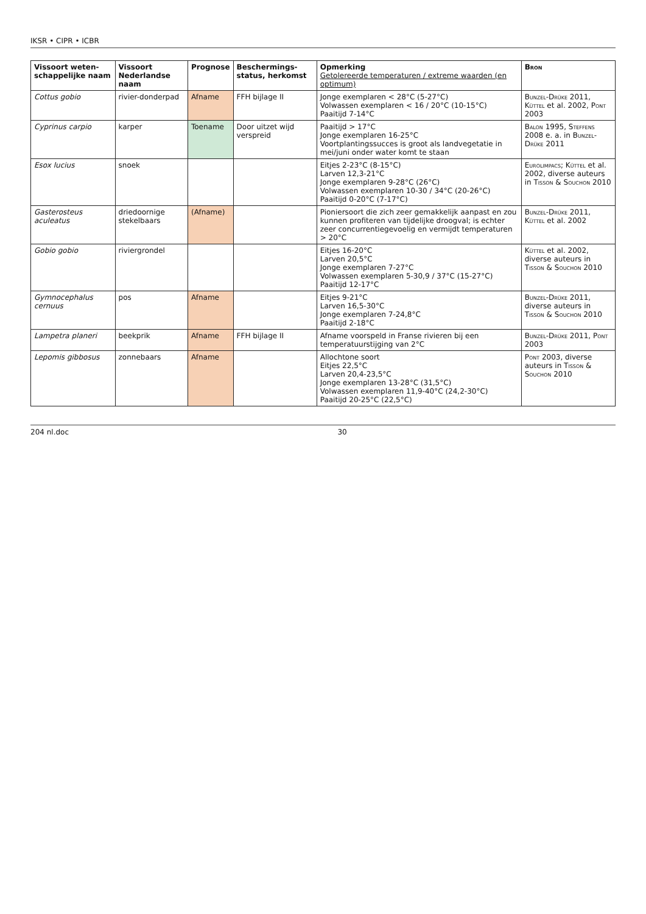IKSR • CIPR • ICBR
| Vissoort weten-schappelijke naam | Vissoort Nederlandse naam | Prognose | Beschermings-status, herkomst | Opmerking Getolereerde temperaturen / extreme waarden (en optimum) | Bron |
| --- | --- | --- | --- | --- | --- |
| Cottus gobio | rivier-donderpad | Afname | FFH bijlage II | Jonge exemplaren < 28°C (5-27°C) Volwassen exemplaren < 16 / 20°C (10-15°C) Paaitijd 7-14°C | Bunzel-Drüke 2011, Küttel et al. 2002, Pont 2003 |
| Cyprinus carpio | karper | Toename | Door uitzet wijd verspreid | Paaitijd > 17°C Jonge exemplaren 16-25°C Voortplantingssucces is groot als landvegetatie in mei/juni onder water komt te staan | Balon 1995, Steffens 2008 e. a. in Bunzel-Drüke 2011 |
| Esox lucius | snoek | | | Eitjes 2-23°C (8-15°C) Larven 12,3-21°C Jonge exemplaren 9-28°C (26°C) Volwassen exemplaren 10-30 / 34°C (20-26°C) Paaitijd 0-20°C (7-17°C) | Eurolimpacs ; Küttel et al. 2002, diverse auteurs in Tisson & Souchon 2010 |
| Gasterosteus aculeatus | driedoornige stekelbaars | (Afname) | | Pioniersoort die zich zeer gemakkelijk aanpast en zou kunnen profiteren van tijdelijke droogval; is echter zeer concurrentiegevoelig en vermijdt temperaturen > 20°C | Bunzel-Drüke 2011, Küttel et al. 2002 |
| Gobio gobio | riviergrondel | | | Eitjes 16-20°C Larven 20,5°C Jonge exemplaren 7-27°C Volwassen exemplaren 5-30,9 / 37°C (15-27°C) Paaitijd 12-17°C | Küttel et al. 2002, diverse auteurs in Tisson & Souchon 2010 |
| Gymnocephalus cernuus | pos | Afname | | Eitjes 9-21°C Larven 16,5-30°C Jonge exemplaren 7-24,8°C Paaitijd 2-18°C | Bunzel-Drüke 2011, diverse auteurs in Tisson & Souchon 2010 |
| Lampetra planeri | beekprik | Afname | FFH bijlage II | Afname voorspeld in Franse rivieren bij een temperatuurstijging van 2°C | Bunzel-Drüke 2011, Pont 2003 |
| Lepomis gibbosus | zonnebaars | Afname | | Allochtone soort Eitjes 22,5°C Larven 20,4-23,5°C Jonge exemplaren 13-28°C (31,5°C) Volwassen exemplaren 11,9-40°C (24,2-30°C) Paaitijd 20-25°C (22,5°C) | Pont 2003, diverse auteurs in Tisson & Souchon 2010 |
204 nl.doc 30